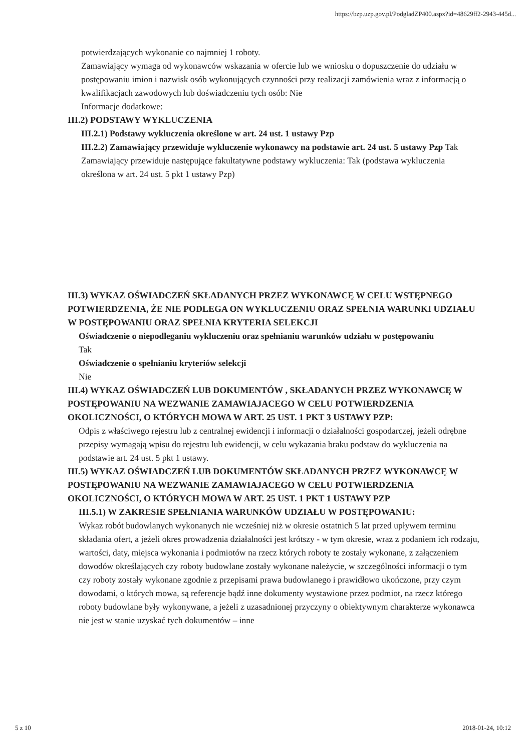https://bzp.uzp.gov.pl/PodgladZP400.aspx?id=48629ff2-2943-445d...
potwierdzających wykonanie co najmniej 1 roboty.
Zamawiający wymaga od wykonawców wskazania w ofercie lub we wniosku o dopuszczenie do udziału w postępowaniu imion i nazwisk osób wykonujących czynności przy realizacji zamówienia wraz z informacją o kwalifikacjach zawodowych lub doświadczeniu tych osób: Nie
Informacje dodatkowe:
III.2) PODSTAWY WYKLUCZENIA
III.2.1) Podstawy wykluczenia określone w art. 24 ust. 1 ustawy Pzp
III.2.2) Zamawiający przewiduje wykluczenie wykonawcy na podstawie art. 24 ust. 5 ustawy Pzp Tak Zamawiający przewiduje następujące fakultatywne podstawy wykluczenia: Tak (podstawa wykluczenia określona w art. 24 ust. 5 pkt 1 ustawy Pzp)
III.3) WYKAZ OŚWIADCZEŃ SKŁADANYCH PRZEZ WYKONAWCĘ W CELU WSTĘPNEGO POTWIERDZENIA, ŻE NIE PODLEGA ON WYKLUCZENIU ORAZ SPEŁNIA WARUNKI UDZIAŁU W POSTĘPOWANIU ORAZ SPEŁNIA KRYTERIA SELEKCJI
Oświadczenie o niepodleganiu wykluczeniu oraz spełnianiu warunków udziału w postępowaniu
Tak
Oświadczenie o spełnianiu kryteriów selekcji
Nie
III.4) WYKAZ OŚWIADCZEŃ LUB DOKUMENTÓW , SKŁADANYCH PRZEZ WYKONAWCĘ W POSTĘPOWANIU NA WEZWANIE ZAMAWIAJACEGO W CELU POTWIERDZENIA OKOLICZNOŚCI, O KTÓRYCH MOWA W ART. 25 UST. 1 PKT 3 USTAWY PZP:
Odpis z właściwego rejestru lub z centralnej ewidencji i informacji o działalności gospodarczej, jeżeli odrębne przepisy wymagają wpisu do rejestru lub ewidencji, w celu wykazania braku podstaw do wykluczenia na podstawie art. 24 ust. 5 pkt 1 ustawy.
III.5) WYKAZ OŚWIADCZEŃ LUB DOKUMENTÓW SKŁADANYCH PRZEZ WYKONAWCĘ W POSTĘPOWANIU NA WEZWANIE ZAMAWIAJACEGO W CELU POTWIERDZENIA OKOLICZNOŚCI, O KTÓRYCH MOWA W ART. 25 UST. 1 PKT 1 USTAWY PZP
III.5.1) W ZAKRESIE SPEŁNIANIA WARUNKÓW UDZIAŁU W POSTĘPOWANIU:
Wykaz robót budowlanych wykonanych nie wcześniej niż w okresie ostatnich 5 lat przed upływem terminu składania ofert, a jeżeli okres prowadzenia działalności jest krótszy - w tym okresie, wraz z podaniem ich rodzaju, wartości, daty, miejsca wykonania i podmiotów na rzecz których roboty te zostały wykonane, z załączeniem dowodów określających czy roboty budowlane zostały wykonane należycie, w szczególności informacji o tym czy roboty zostały wykonane zgodnie z przepisami prawa budowlanego i prawidłowo ukończone, przy czym dowodami, o których mowa, są referencje bądź inne dokumenty wystawione przez podmiot, na rzecz którego roboty budowlane były wykonywane, a jeżeli z uzasadnionej przyczyny o obiektywnym charakterze wykonawca nie jest w stanie uzyskać tych dokumentów – inne
5 z 10 2018-01-24, 10:12